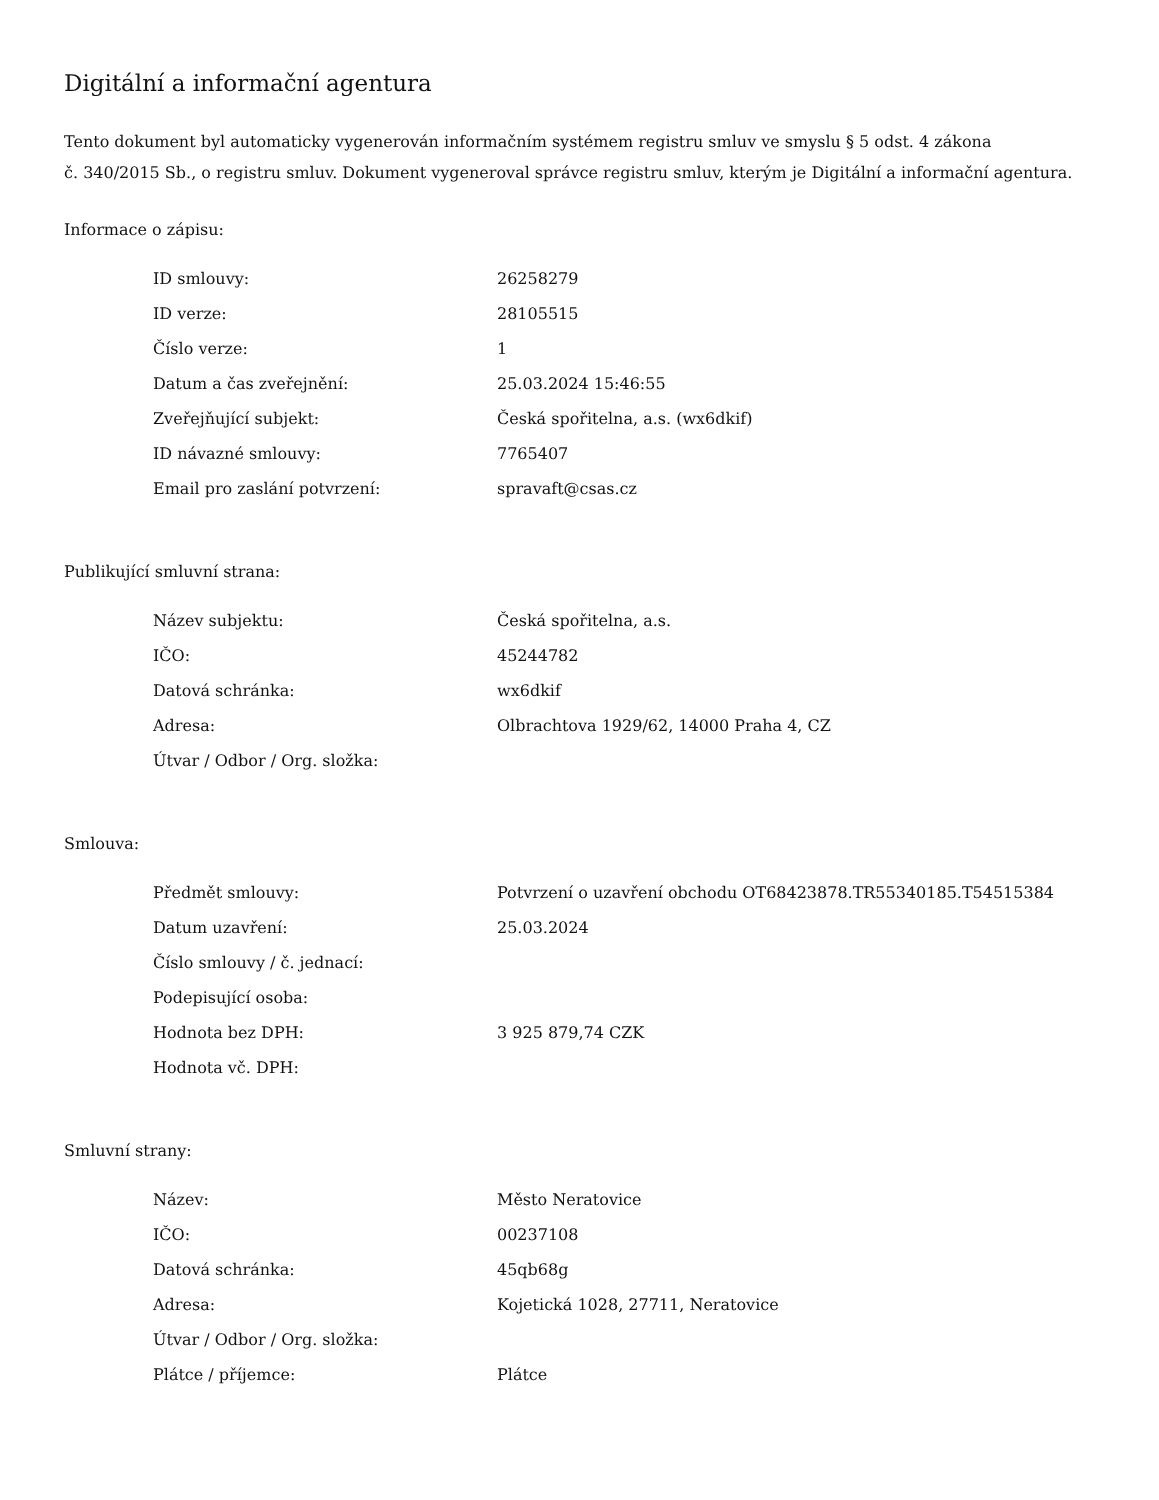Digitální a informační agentura
Tento dokument byl automaticky vygenerován informačním systémem registru smluv ve smyslu § 5 odst. 4 zákona
č. 340/2015 Sb., o registru smluv. Dokument vygeneroval správce registru smluv, kterým je Digitální a informační agentura.
Informace o zápisu:
| ID smlouvy: | 26258279 |
| ID verze: | 28105515 |
| Číslo verze: | 1 |
| Datum a čas zveřejnění: | 25.03.2024 15:46:55 |
| Zveřejňující subjekt: | Česká spořitelna, a.s. (wx6dkif) |
| ID návazné smlouvy: | 7765407 |
| Email pro zaslání potvrzení: | spravaft@csas.cz |
Publikující smluvní strana:
| Název subjektu: | Česká spořitelna, a.s. |
| IČO: | 45244782 |
| Datová schránka: | wx6dkif |
| Adresa: | Olbrachtova 1929/62, 14000 Praha 4, CZ |
| Útvar / Odbor / Org. složka: | |
Smlouva:
| Předmět smlouvy: | Potvrzení o uzavření obchodu OT68423878.TR55340185.T54515384 |
| Datum uzavření: | 25.03.2024 |
| Číslo smlouvy / č. jednací: | |
| Podepisující osoba: | |
| Hodnota bez DPH: | 3 925 879,74 CZK |
| Hodnota vč. DPH: | |
Smluvní strany:
| Název: | Město Neratovice |
| IČO: | 00237108 |
| Datová schránka: | 45qb68g |
| Adresa: | Kojetická 1028, 27711, Neratovice |
| Útvar / Odbor / Org. složka: | |
| Plátce / příjemce: | Plátce |